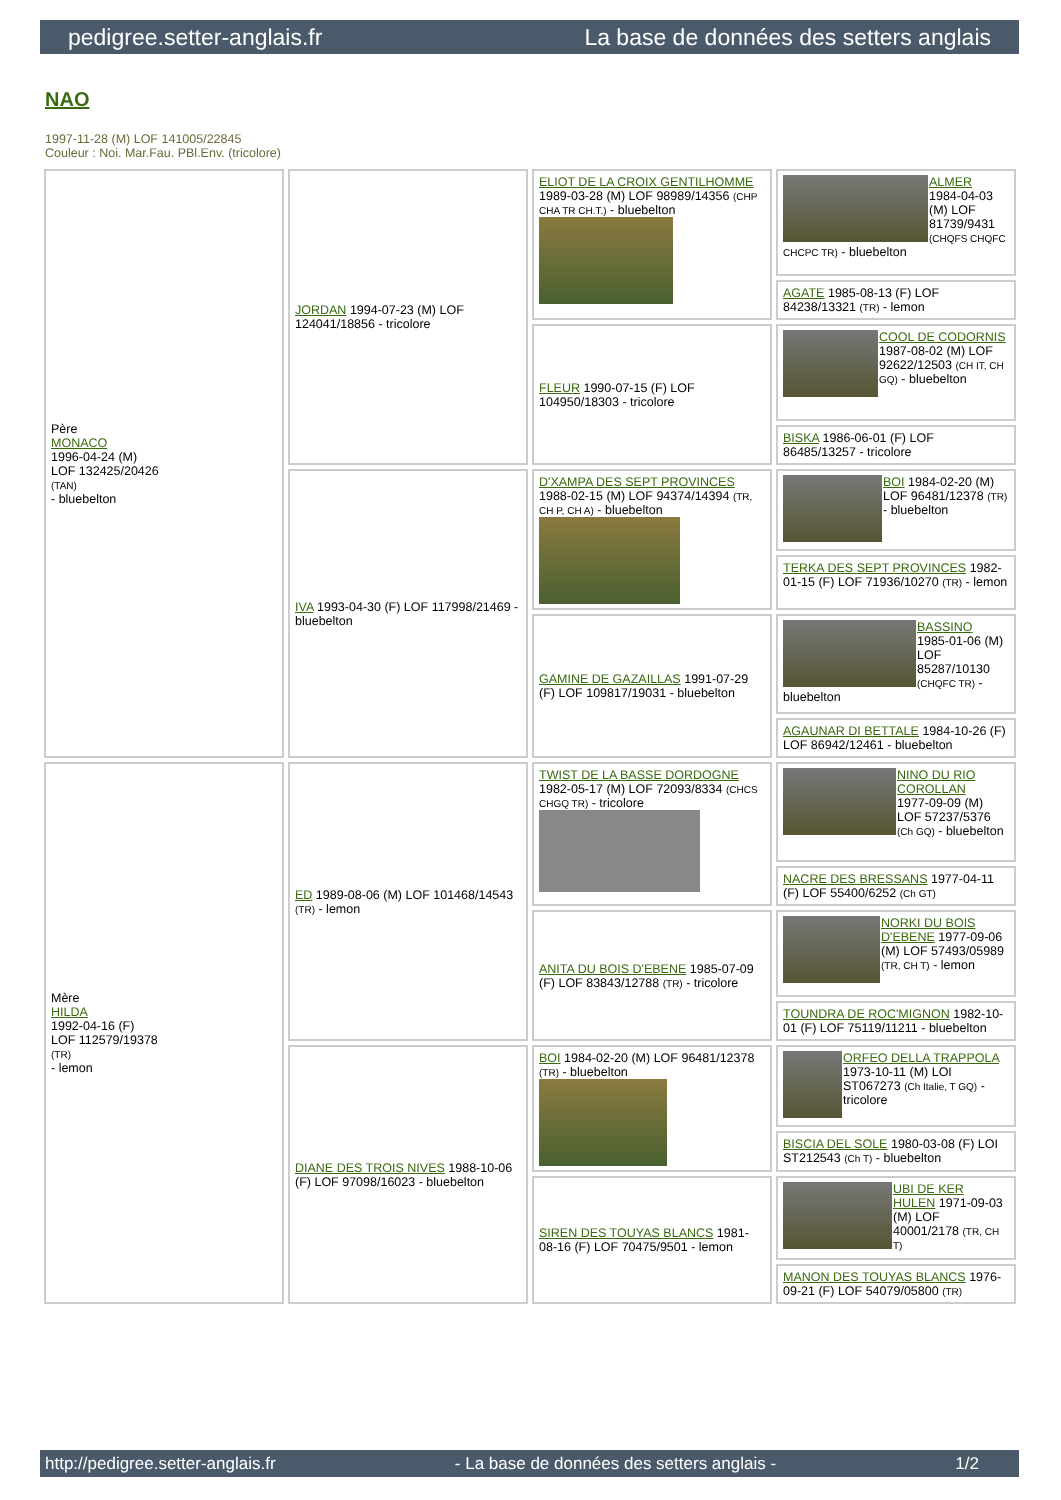pedigree.setter-anglais.fr La base de données des setters anglais
NAO
1997-11-28 (M) LOF 141005/22845
Couleur : Noi. Mar.Fau. PBl.Env. (tricolore)
| Père MONACO 1996-04-24 (M) LOF 132425/20426 (TAN) - bluebelton | JORDAN 1994-07-23 (M) LOF 124041/18856 - tricolore | ELIOT DE LA CROIX GENTILHOMME 1989-03-28 (M) LOF 98989/14356 (CHP CHA TR CH.T.) - bluebelton | ALMER 1984-04-03 (M) LOF 81739/9431 (CHQFS CHQFC CHCPC TR) - bluebelton |
| | | | AGATE 1985-08-13 (F) LOF 84238/13321 (TR) - lemon |
| | | FLEUR 1990-07-15 (F) LOF 104950/18303 - tricolore | COOL DE CODORNIS 1987-08-02 (M) LOF 92622/12503 (CH IT, CH GQ) - bluebelton |
| | | | BISKA 1986-06-01 (F) LOF 86485/13257 - tricolore |
| | IVA 1993-04-30 (F) LOF 117998/21469 - bluebelton | D'XAMPA DES SEPT PROVINCES 1988-02-15 (M) LOF 94374/14394 (TR, CH P, CH A) - bluebelton | BOI 1984-02-20 (M) LOF 96481/12378 (TR) - bluebelton |
| | | | TERKA DES SEPT PROVINCES 1982-01-15 (F) LOF 71936/10270 (TR) - lemon |
| | | GAMINE DE GAZAILLAS 1991-07-29 (F) LOF 109817/19031 - bluebelton | BASSINO 1985-01-06 (M) LOF 85287/10130 (CHQFC TR) - bluebelton |
| | | | AGAUNAR DI BETTALE 1984-10-26 (F) LOF 86942/12461 - bluebelton |
| Mère HILDA 1992-04-16 (F) LOF 112579/19378 (TR) - lemon | ED 1989-08-06 (M) LOF 101468/14543 (TR) - lemon | TWIST DE LA BASSE DORDOGNE 1982-05-17 (M) LOF 72093/8334 (CHCS CHGQ TR) - tricolore | NINO DU RIO COROLLAN 1977-09-09 (M) LOF 57237/5376 (Ch GQ) - bluebelton |
| | | | NACRE DES BRESSANS 1977-04-11 (F) LOF 55400/6252 (Ch GT) |
| | | ANITA DU BOIS D'EBENE 1985-07-09 (F) LOF 83843/12788 (TR) - tricolore | NORKI DU BOIS D'EBENE 1977-09-06 (M) LOF 57493/05989 (TR, CH T) - lemon |
| | | | TOUNDRA DE ROC'MIGNON 1982-10-01 (F) LOF 75119/11211 - bluebelton |
| | DIANE DES TROIS NIVES 1988-10-06 (F) LOF 97098/16023 - bluebelton | BOI 1984-02-20 (M) LOF 96481/12378 (TR) - bluebelton | ORFEO DELLA TRAPPOLA 1973-10-11 (M) LOI ST067273 (Ch Italie, T GQ) - tricolore |
| | | | BISCIA DEL SOLE 1980-03-08 (F) LOI ST212543 (Ch T) - bluebelton |
| | | SIREN DES TOUYAS BLANCS 1981-08-16 (F) LOF 70475/9501 - lemon | UBI DE KER HULEN 1971-09-03 (M) LOF 40001/2178 (TR, CH T) |
| | | | MANON DES TOUYAS BLANCS 1976-09-21 (F) LOF 54079/05800 (TR) |
http://pedigree.setter-anglais.fr - La base de données des setters anglais - 1/2